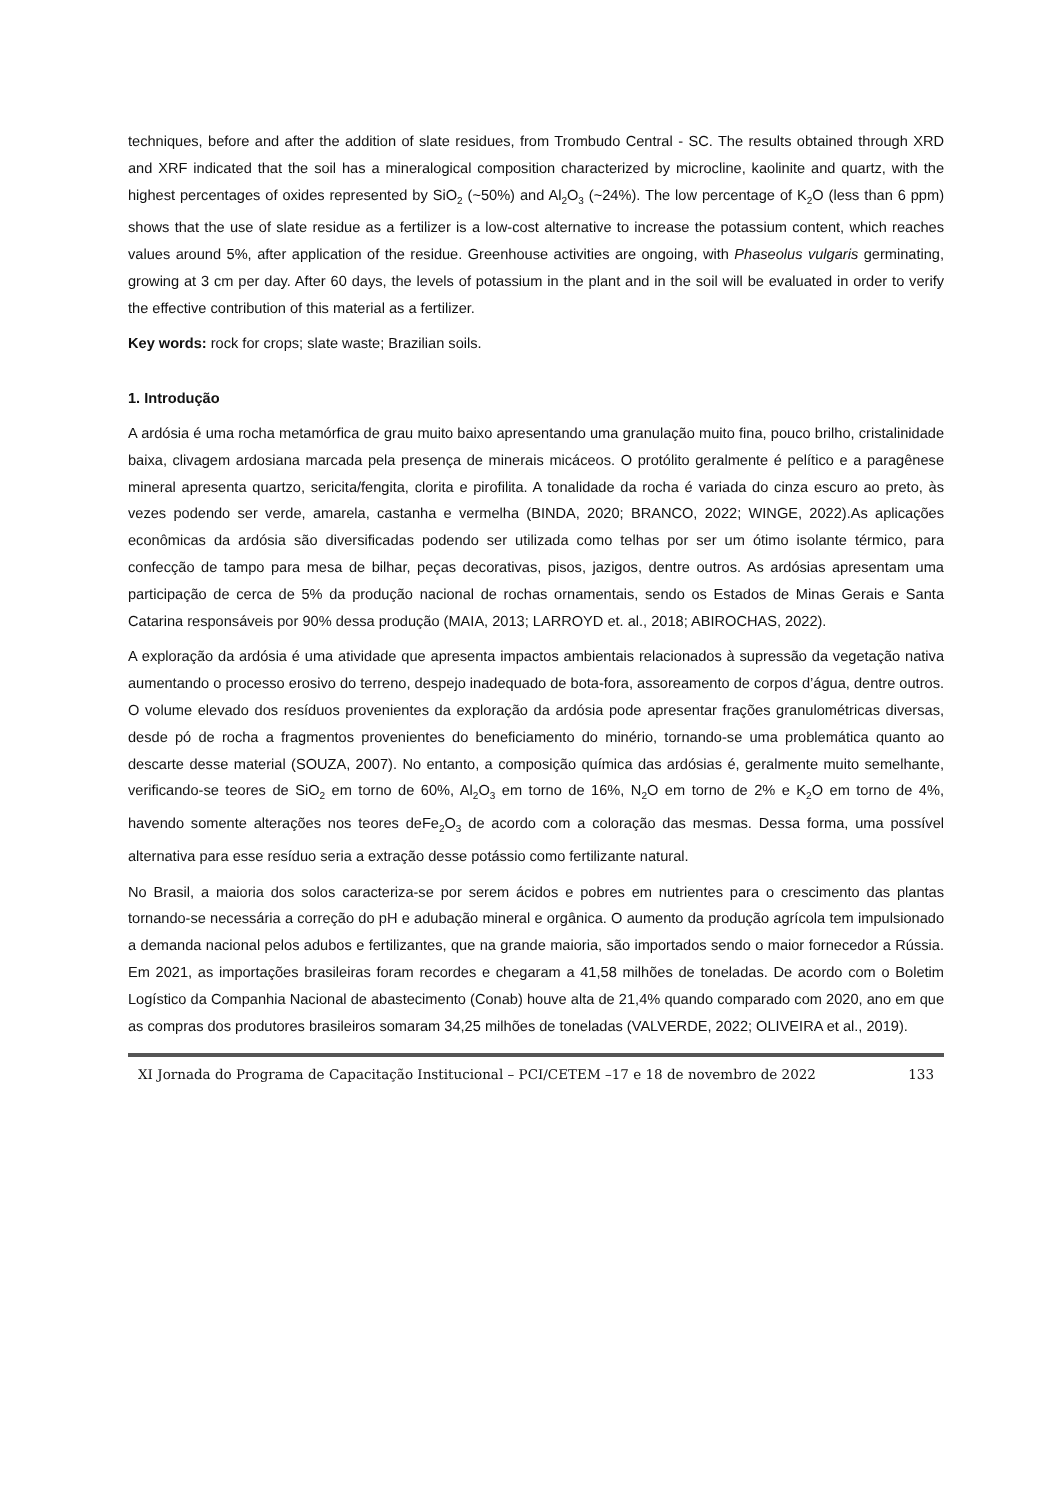techniques, before and after the addition of slate residues, from Trombudo Central - SC. The results obtained through XRD and XRF indicated that the soil has a mineralogical composition characterized by microcline, kaolinite and quartz, with the highest percentages of oxides represented by SiO<sub>2</sub> (~50%) and Al<sub>2</sub>O<sub>3</sub> (~24%). The low percentage of K<sub>2</sub>O (less than 6 ppm) shows that the use of slate residue as a fertilizer is a low-cost alternative to increase the potassium content, which reaches values around 5%, after application of the residue. Greenhouse activities are ongoing, with Phaseolus vulgaris germinating, growing at 3 cm per day. After 60 days, the levels of potassium in the plant and in the soil will be evaluated in order to verify the effective contribution of this material as a fertilizer.
Key words: rock for crops; slate waste; Brazilian soils.
1. Introdução
A ardósia é uma rocha metamórfica de grau muito baixo apresentando uma granulação muito fina, pouco brilho, cristalinidade baixa, clivagem ardosiana marcada pela presença de minerais micáceos. O protólito geralmente é pelítico e a paragênese mineral apresenta quartzo, sericita/fengita, clorita e pirofilita. A tonalidade da rocha é variada do cinza escuro ao preto, às vezes podendo ser verde, amarela, castanha e vermelha (BINDA, 2020; BRANCO, 2022; WINGE, 2022).As aplicações econômicas da ardósia são diversificadas podendo ser utilizada como telhas por ser um ótimo isolante térmico, para confecção de tampo para mesa de bilhar, peças decorativas, pisos, jazigos, dentre outros. As ardósias apresentam uma participação de cerca de 5% da produção nacional de rochas ornamentais, sendo os Estados de Minas Gerais e Santa Catarina responsáveis por 90% dessa produção (MAIA, 2013; LARROYD et. al., 2018; ABIROCHAS, 2022).
A exploração da ardósia é uma atividade que apresenta impactos ambientais relacionados à supressão da vegetação nativa aumentando o processo erosivo do terreno, despejo inadequado de bota-fora, assoreamento de corpos d’água, dentre outros. O volume elevado dos resíduos provenientes da exploração da ardósia pode apresentar frações granulométricas diversas, desde pó de rocha a fragmentos provenientes do beneficiamento do minério, tornando-se uma problemática quanto ao descarte desse material (SOUZA, 2007). No entanto, a composição química das ardósias é, geralmente muito semelhante, verificando-se teores de SiO<sub>2</sub> em torno de 60%, Al<sub>2</sub>O<sub>3</sub> em torno de 16%, N<sub>2</sub>O em torno de 2% e K<sub>2</sub>O em torno de 4%, havendo somente alterações nos teores deFe<sub>2</sub>O<sub>3</sub> de acordo com a coloração das mesmas. Dessa forma, uma possível alternativa para esse resíduo seria a extração desse potássio como fertilizante natural.
No Brasil, a maioria dos solos caracteriza-se por serem ácidos e pobres em nutrientes para o crescimento das plantas tornando-se necessária a correção do pH e adubação mineral e orgânica. O aumento da produção agrícola tem impulsionado a demanda nacional pelos adubos e fertilizantes, que na grande maioria, são importados sendo o maior fornecedor a Rússia. Em 2021, as importações brasileiras foram recordes e chegaram a 41,58 milhões de toneladas. De acordo com o Boletim Logístico da Companhia Nacional de abastecimento (Conab) houve alta de 21,4% quando comparado com 2020, ano em que as compras dos produtores brasileiros somaram 34,25 milhões de toneladas (VALVERDE, 2022; OLIVEIRA et al., 2019).
XI Jornada do Programa de Capacitação Institucional – PCI/CETEM –17 e 18 de novembro de 2022 133